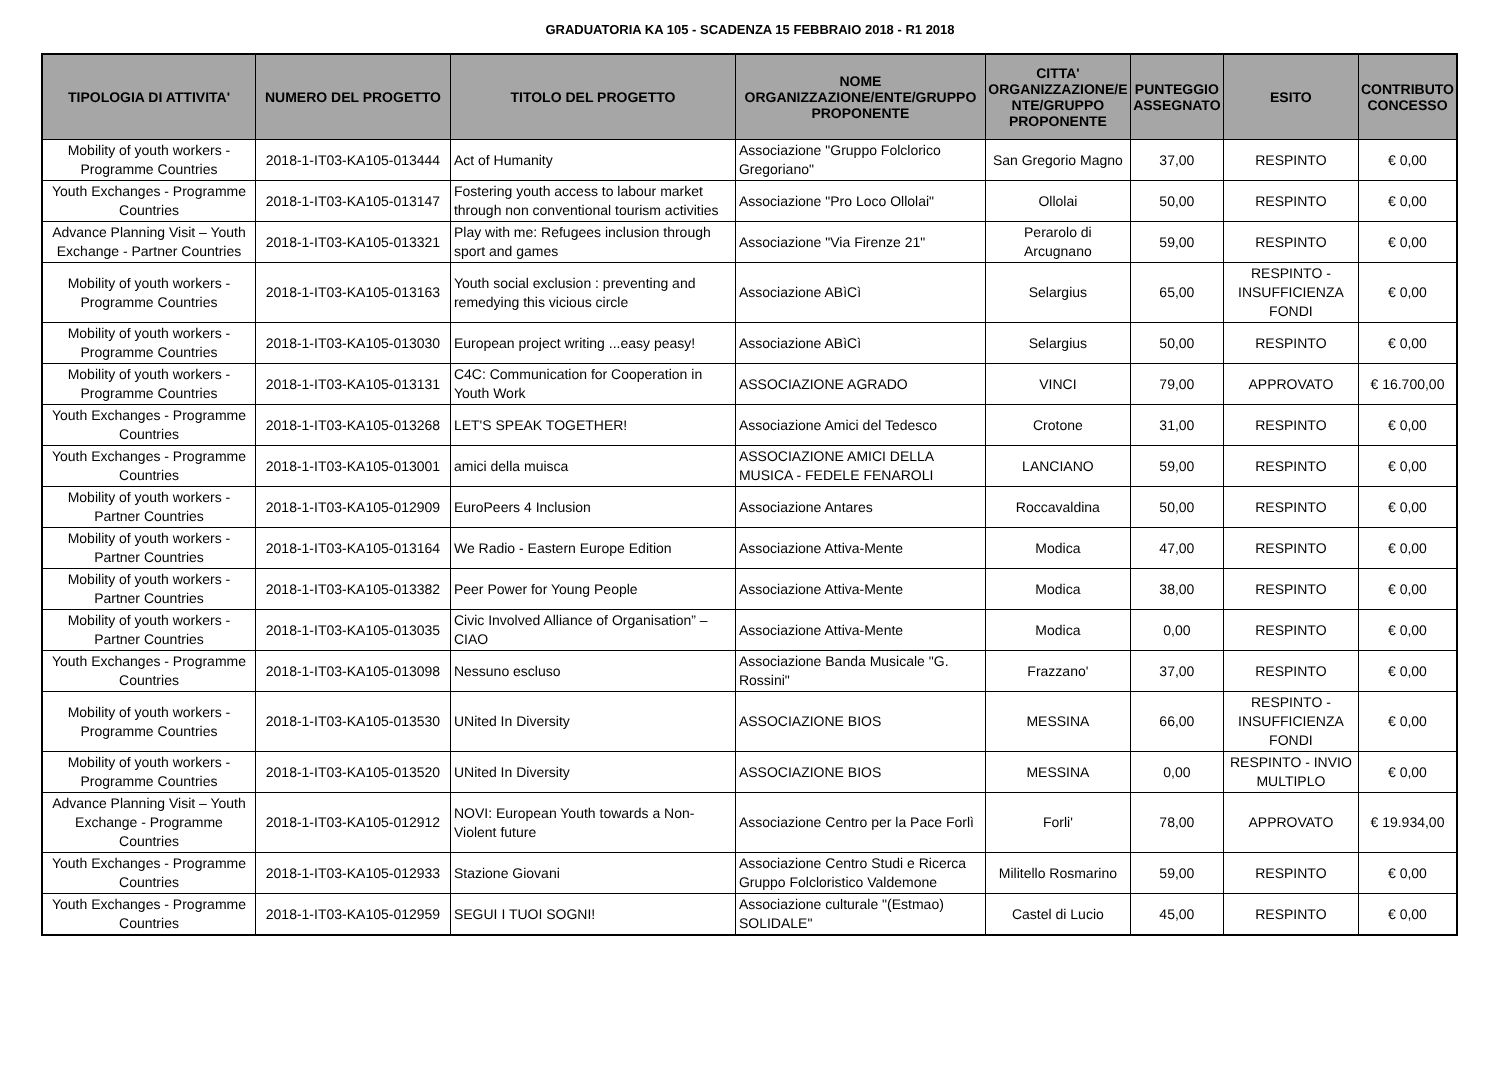GRADUATORIA KA 105 - SCADENZA 15 FEBBRAIO 2018 - R1 2018
| TIPOLOGIA DI ATTIVITA' | NUMERO DEL PROGETTO | TITOLO DEL PROGETTO | NOME ORGANIZZAZIONE/ENTE/GRUPPO PROPONENTE | CITTA' ORGANIZZAZIONE/E NTE/GRUPPO PROPONENTE | PUNTEGGIO ASSEGNATO | ESITO | CONTRIBUTO CONCESSO |
| --- | --- | --- | --- | --- | --- | --- | --- |
| Mobility of youth workers - Programme Countries | 2018-1-IT03-KA105-013444 | Act of Humanity | Associazione "Gruppo Folclorico Gregoriano" | San Gregorio Magno | 37,00 | RESPINTO | € 0,00 |
| Youth Exchanges - Programme Countries | 2018-1-IT03-KA105-013147 | Fostering youth access to labour market through non conventional tourism activities | Associazione "Pro Loco Ollolai" | Ollolai | 50,00 | RESPINTO | € 0,00 |
| Advance Planning Visit – Youth Exchange - Partner Countries | 2018-1-IT03-KA105-013321 | Play with me: Refugees inclusion through sport and games | Associazione "Via Firenze 21" | Perarolo di Arcugnano | 59,00 | RESPINTO | € 0,00 |
| Mobility of youth workers - Programme Countries | 2018-1-IT03-KA105-013163 | Youth social exclusion : preventing and remedying this vicious circle | Associazione ABìCì | Selargius | 65,00 | RESPINTO - INSUFFICIENZA FONDI | € 0,00 |
| Mobility of youth workers - Programme Countries | 2018-1-IT03-KA105-013030 | European project writing ...easy peasy! | Associazione ABìCì | Selargius | 50,00 | RESPINTO | € 0,00 |
| Mobility of youth workers - Programme Countries | 2018-1-IT03-KA105-013131 | C4C: Communication for Cooperation in Youth Work | ASSOCIAZIONE AGRADO | VINCI | 79,00 | APPROVATO | € 16.700,00 |
| Youth Exchanges - Programme Countries | 2018-1-IT03-KA105-013268 | LET'S SPEAK TOGETHER! | Associazione Amici del Tedesco | Crotone | 31,00 | RESPINTO | € 0,00 |
| Youth Exchanges - Programme Countries | 2018-1-IT03-KA105-013001 | amici della muisca | ASSOCIAZIONE AMICI DELLA MUSICA - FEDELE FENAROLI | LANCIANO | 59,00 | RESPINTO | € 0,00 |
| Mobility of youth workers - Partner Countries | 2018-1-IT03-KA105-012909 | EuroPeers 4 Inclusion | Associazione Antares | Roccavaldina | 50,00 | RESPINTO | € 0,00 |
| Mobility of youth workers - Partner Countries | 2018-1-IT03-KA105-013164 | We Radio - Eastern Europe Edition | Associazione Attiva-Mente | Modica | 47,00 | RESPINTO | € 0,00 |
| Mobility of youth workers - Partner Countries | 2018-1-IT03-KA105-013382 | Peer Power for Young People | Associazione Attiva-Mente | Modica | 38,00 | RESPINTO | € 0,00 |
| Mobility of youth workers - Partner Countries | 2018-1-IT03-KA105-013035 | Civic Involved Alliance of Organisation” – CIAO | Associazione Attiva-Mente | Modica | 0,00 | RESPINTO | € 0,00 |
| Youth Exchanges - Programme Countries | 2018-1-IT03-KA105-013098 | Nessuno escluso | Associazione Banda Musicale "G. Rossini" | Frazzano' | 37,00 | RESPINTO | € 0,00 |
| Mobility of youth workers - Programme Countries | 2018-1-IT03-KA105-013530 | UNited In Diversity | ASSOCIAZIONE BIOS | MESSINA | 66,00 | RESPINTO - INSUFFICIENZA FONDI | € 0,00 |
| Mobility of youth workers - Programme Countries | 2018-1-IT03-KA105-013520 | UNited In Diversity | ASSOCIAZIONE BIOS | MESSINA | 0,00 | RESPINTO - INVIO MULTIPLO | € 0,00 |
| Advance Planning Visit – Youth Exchange - Programme Countries | 2018-1-IT03-KA105-012912 | NOVI: European Youth towards a Non-Violent future | Associazione Centro per la Pace Forlì | Forli' | 78,00 | APPROVATO | € 19.934,00 |
| Youth Exchanges - Programme Countries | 2018-1-IT03-KA105-012933 | Stazione Giovani | Associazione Centro Studi e Ricerca Gruppo Folcloristico Valdemone | Militello Rosmarino | 59,00 | RESPINTO | € 0,00 |
| Youth Exchanges - Programme Countries | 2018-1-IT03-KA105-012959 | SEGUI I TUOI SOGNI! | Associazione culturale "(Estmao) SOLIDALE" | Castel di Lucio | 45,00 | RESPINTO | € 0,00 |